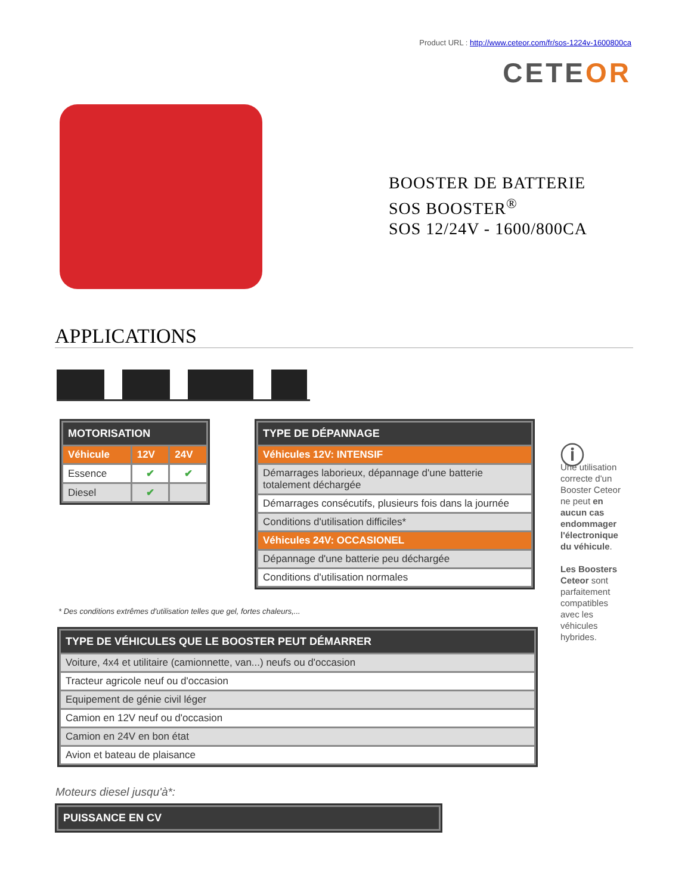Product URL : http://www.ceteor.com/fr/sos-1224v-1600800ca
CETEOR
BOOSTER DE BATTERIE
SOS BOOSTER<sup>®</sup>
SOS 12/24V - 1600/800CA
APPLICATIONS
| MOTORISATION | | |
| --- | --- | --- |
| Véhicule | 12V | 24V |
| Essence | ✔ | ✔ |
| Diesel | ✔ | |
| TYPE DE DÉPANNAGE |
| --- |
| Véhicules 12V: INTENSIF |
| Démarrages laborieux, dépannage d'une batterie totalement déchargée |
| Démarrages consécutifs, plusieurs fois dans la journée |
| Conditions d'utilisation difficiles* |
| Véhicules 24V: OCCASIONEL |
| Dépannage d'une batterie peu déchargée |
| Conditions d'utilisation normales |
ⓘ
Une utilisation correcte d'un Booster Ceteor ne peut en aucun cas endommager l'électronique du véhicule.
Les Boosters Ceteor sont parfaitement compatibles avec les véhicules hybrides.
* Des conditions extrêmes d'utilisation telles que gel, fortes chaleurs,...
| TYPE DE VÉHICULES QUE LE BOOSTER PEUT DÉMARRER |
| --- |
| Voiture, 4x4 et utilitaire (camionnette, van...) neufs ou d'occasion |
| Tracteur agricole neuf ou d'occasion |
| Equipement de génie civil léger |
| Camion en 12V neuf ou d'occasion |
| Camion en 24V en bon état |
| Avion et bateau de plaisance |
Moteurs diesel jusqu'à*:
| PUISSANCE EN CV |
| --- |